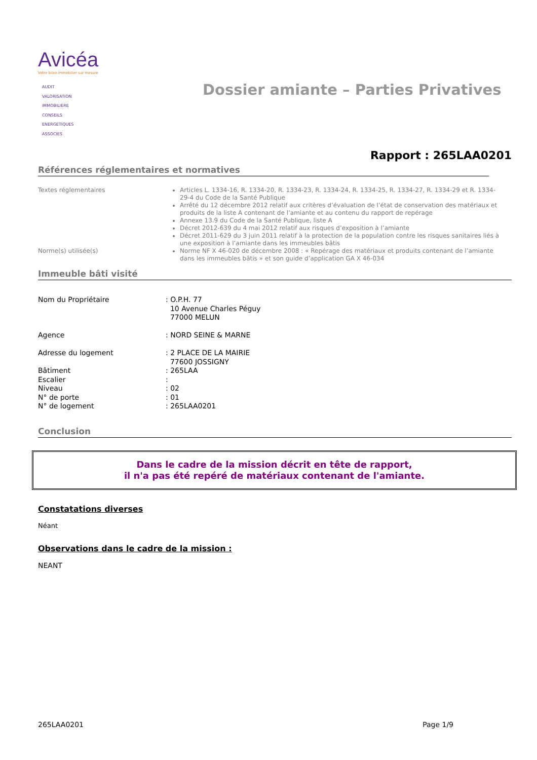Avicéa
Votre bilan immobilier sur mesure
AUDIT
VALORISATION
IMMOBILIERE
CONSEILS
ENERGETIQUES
ASSOCIES
Dossier amiante – Parties Privatives
Rapport : 265LAA0201
Références réglementaires et normatives
Textes réglementaires Articles L. 1334-16, R. 1334-20, R. 1334-23, R. 1334-24, R. 1334-25, R. 1334-27, R. 1334-29 et R. 1334-29-4 du Code de la Santé Publique
Arrêté du 12 décembre 2012 relatif aux critères d’évaluation de l’état de conservation des matériaux et produits de la liste A contenant de l’amiante et au contenu du rapport de repérage
Annexe 13.9 du Code de la Santé Publique, liste A
Décret 2012-639 du 4 mai 2012 relatif aux risques d’exposition à l’amiante
Décret 2011-629 du 3 juin 2011 relatif à la protection de la population contre les risques sanitaires liés à une exposition à l’amiante dans les immeubles bâtis
Norme(s) utilisée(s) Norme NF X 46-020 de décembre 2008 : « Repérage des matériaux et produits contenant de l’amiante dans les immeubles bâtis » et son guide d’application GA X 46-034
Immeuble bâti visité
| Nom du Propriétaire | : O.P.H. 77 10 Avenue Charles Péguy 77000 MELUN |
| Agence | : NORD SEINE & MARNE |
| Adresse du logement | : 2 PLACE DE LA MAIRIE 77600 JOSSIGNY |
| Bâtiment | : 265LAA |
| Escalier | : |
| Niveau | : 02 |
| N° de porte | : 01 |
| N° de logement | : 265LAA0201 |
Conclusion
Dans le cadre de la mission décrit en tête de rapport,
il n'a pas été repéré de matériaux contenant de l'amiante.
Constatations diverses
Néant
Observations dans le cadre de la mission :
NEANT
265LAA0201 Page 1/9